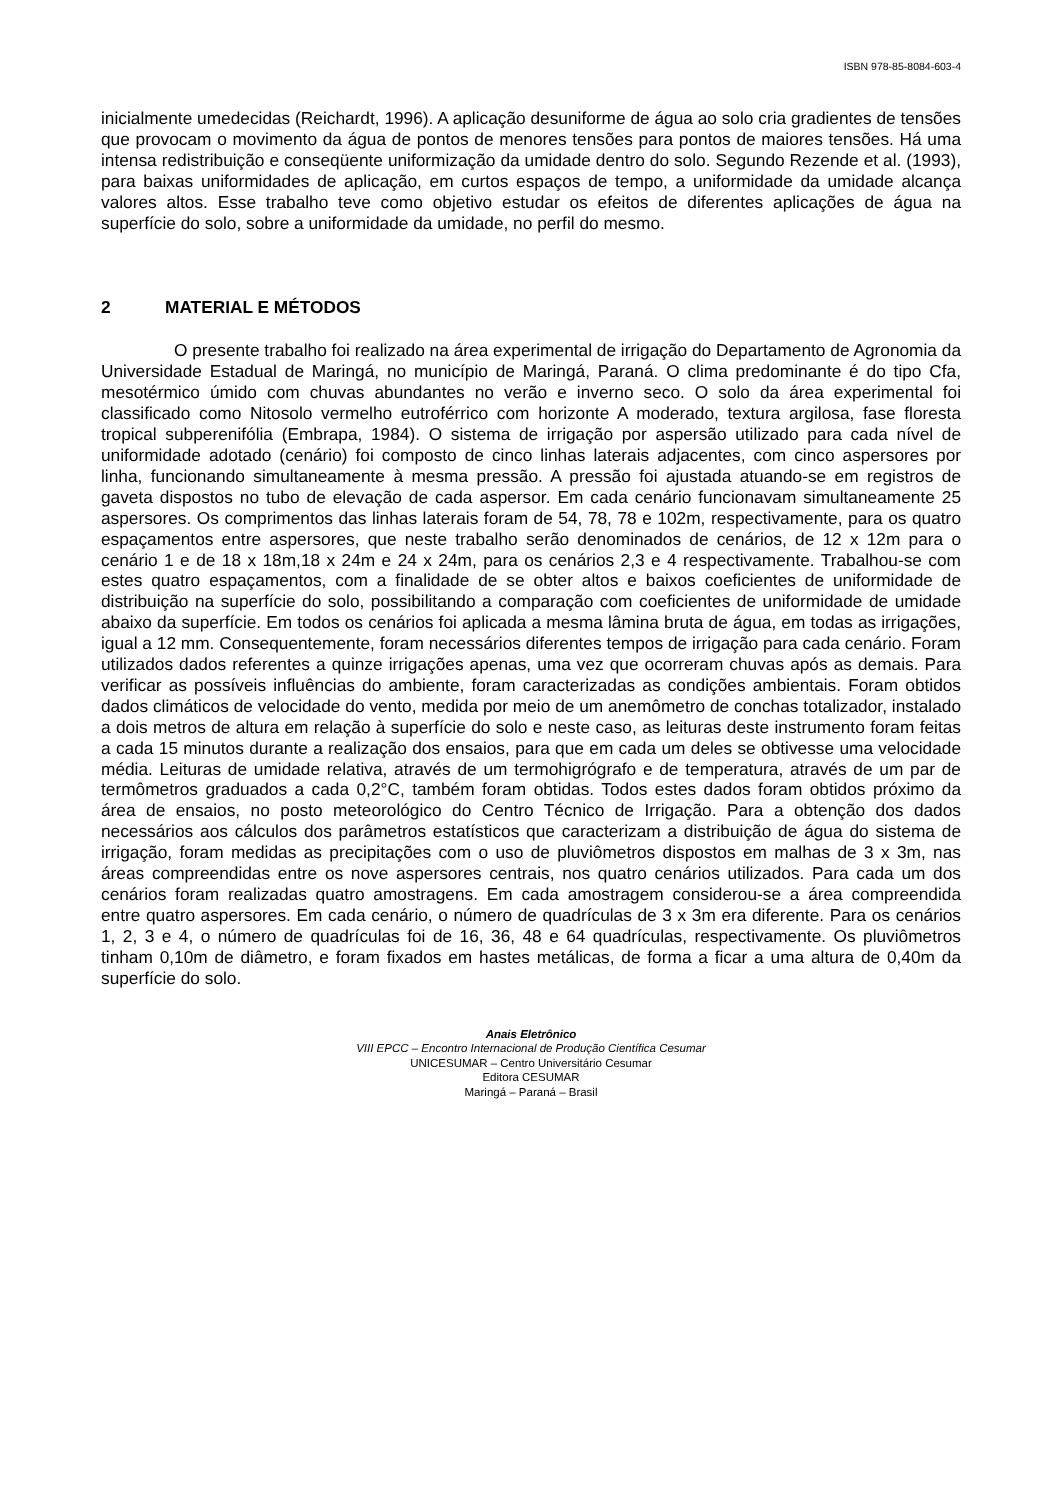ISBN 978-85-8084-603-4
inicialmente umedecidas (Reichardt, 1996). A aplicação desuniforme de água ao solo cria gradientes de tensões que provocam o movimento da água de pontos de menores tensões para pontos de maiores tensões. Há uma intensa redistribuição e conseqüente uniformização da umidade dentro do solo. Segundo Rezende et al. (1993), para baixas uniformidades de aplicação, em curtos espaços de tempo, a uniformidade da umidade alcança valores altos. Esse trabalho teve como objetivo estudar os efeitos de diferentes aplicações de água na superfície do solo, sobre a uniformidade da umidade, no perfil do mesmo.
2 MATERIAL E MÉTODOS
O presente trabalho foi realizado na área experimental de irrigação do Departamento de Agronomia da Universidade Estadual de Maringá, no município de Maringá, Paraná. O clima predominante é do tipo Cfa, mesotérmico úmido com chuvas abundantes no verão e inverno seco. O solo da área experimental foi classificado como Nitosolo vermelho eutroférrico com horizonte A moderado, textura argilosa, fase floresta tropical subperenifólia (Embrapa, 1984). O sistema de irrigação por aspersão utilizado para cada nível de uniformidade adotado (cenário) foi composto de cinco linhas laterais adjacentes, com cinco aspersores por linha, funcionando simultaneamente à mesma pressão. A pressão foi ajustada atuando-se em registros de gaveta dispostos no tubo de elevação de cada aspersor. Em cada cenário funcionavam simultaneamente 25 aspersores. Os comprimentos das linhas laterais foram de 54, 78, 78 e 102m, respectivamente, para os quatro espaçamentos entre aspersores, que neste trabalho serão denominados de cenários, de 12 x 12m para o cenário 1 e de 18 x 18m,18 x 24m e 24 x 24m, para os cenários 2,3 e 4 respectivamente. Trabalhou-se com estes quatro espaçamentos, com a finalidade de se obter altos e baixos coeficientes de uniformidade de distribuição na superfície do solo, possibilitando a comparação com coeficientes de uniformidade de umidade abaixo da superfície. Em todos os cenários foi aplicada a mesma lâmina bruta de água, em todas as irrigações, igual a 12 mm. Consequentemente, foram necessários diferentes tempos de irrigação para cada cenário. Foram utilizados dados referentes a quinze irrigações apenas, uma vez que ocorreram chuvas após as demais. Para verificar as possíveis influências do ambiente, foram caracterizadas as condições ambientais. Foram obtidos dados climáticos de velocidade do vento, medida por meio de um anemômetro de conchas totalizador, instalado a dois metros de altura em relação à superfície do solo e neste caso, as leituras deste instrumento foram feitas a cada 15 minutos durante a realização dos ensaios, para que em cada um deles se obtivesse uma velocidade média. Leituras de umidade relativa, através de um termohigrógrafo e de temperatura, através de um par de termômetros graduados a cada 0,2°C, também foram obtidas. Todos estes dados foram obtidos próximo da área de ensaios, no posto meteorológico do Centro Técnico de Irrigação. Para a obtenção dos dados necessários aos cálculos dos parâmetros estatísticos que caracterizam a distribuição de água do sistema de irrigação, foram medidas as precipitações com o uso de pluviômetros dispostos em malhas de 3 x 3m, nas áreas compreendidas entre os nove aspersores centrais, nos quatro cenários utilizados. Para cada um dos cenários foram realizadas quatro amostragens. Em cada amostragem considerou-se a área compreendida entre quatro aspersores. Em cada cenário, o número de quadrículas de 3 x 3m era diferente. Para os cenários 1, 2, 3 e 4, o número de quadrículas foi de 16, 36, 48 e 64 quadrículas, respectivamente. Os pluviômetros tinham 0,10m de diâmetro, e foram fixados em hastes metálicas, de forma a ficar a uma altura de 0,40m da superfície do solo.
Anais Eletrônico
VIII EPCC – Encontro Internacional de Produção Científica Cesumar
UNICESUMAR – Centro Universitário Cesumar
Editora CESUMAR
Maringá – Paraná – Brasil